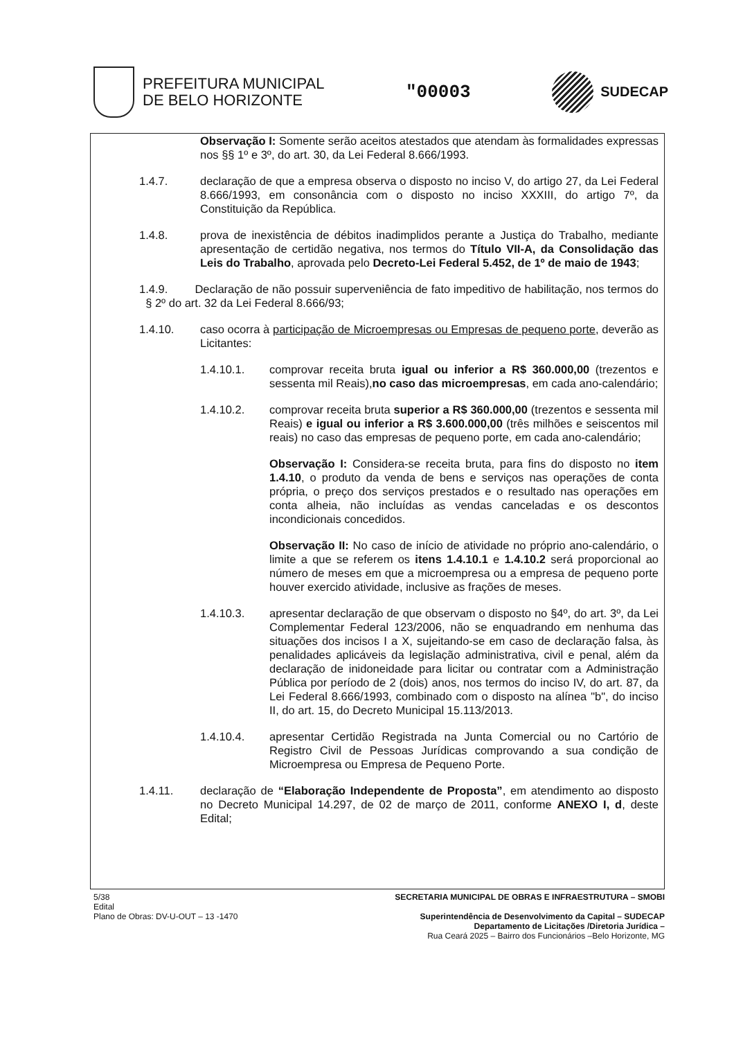PREFEITURA MUNICIPAL
DE BELO HORIZONTE
"00003
SUDECAP
Observação I: Somente serão aceitos atestados que atendam às formalidades expressas nos §§ 1º e 3º, do art. 30, da Lei Federal 8.666/1993.
1.4.7. declaração de que a empresa observa o disposto no inciso V, do artigo 27, da Lei Federal 8.666/1993, em consonância com o disposto no inciso XXXIII, do artigo 7º, da Constituição da República.
1.4.8. prova de inexistência de débitos inadimplidos perante a Justiça do Trabalho, mediante apresentação de certidão negativa, nos termos do Título VII-A, da Consolidação das Leis do Trabalho, aprovada pelo Decreto-Lei Federal 5.452, de 1º de maio de 1943;
1.4.9. Declaração de não possuir superveniência de fato impeditivo de habilitação, nos termos do § 2º do art. 32 da Lei Federal 8.666/93;
1.4.10. caso ocorra à participação de Microempresas ou Empresas de pequeno porte, deverão as Licitantes:
1.4.10.1. comprovar receita bruta igual ou inferior a R$ 360.000,00 (trezentos e sessenta mil Reais),no caso das microempresas, em cada ano-calendário;
1.4.10.2. comprovar receita bruta superior a R$ 360.000,00 (trezentos e sessenta mil Reais) e igual ou inferior a R$ 3.600.000,00 (três milhões e seiscentos mil reais) no caso das empresas de pequeno porte, em cada ano-calendário;
Observação I: Considera-se receita bruta, para fins do disposto no item 1.4.10, o produto da venda de bens e serviços nas operações de conta própria, o preço dos serviços prestados e o resultado nas operações em conta alheia, não incluídas as vendas canceladas e os descontos incondicionais concedidos.
Observação II: No caso de início de atividade no próprio ano-calendário, o limite a que se referem os itens 1.4.10.1 e 1.4.10.2 será proporcional ao número de meses em que a microempresa ou a empresa de pequeno porte houver exercido atividade, inclusive as frações de meses.
1.4.10.3. apresentar declaração de que observam o disposto no §4º, do art. 3º, da Lei Complementar Federal 123/2006, não se enquadrando em nenhuma das situações dos incisos I a X, sujeitando-se em caso de declaração falsa, às penalidades aplicáveis da legislação administrativa, civil e penal, além da declaração de inidoneidade para licitar ou contratar com a Administração Pública por período de 2 (dois) anos, nos termos do inciso IV, do art. 87, da Lei Federal 8.666/1993, combinado com o disposto na alínea "b", do inciso II, do art. 15, do Decreto Municipal 15.113/2013.
1.4.10.4. apresentar Certidão Registrada na Junta Comercial ou no Cartório de Registro Civil de Pessoas Jurídicas comprovando a sua condição de Microempresa ou Empresa de Pequeno Porte.
1.4.11. declaração de “Elaboração Independente de Proposta”, em atendimento ao disposto no Decreto Municipal 14.297, de 02 de março de 2011, conforme ANEXO I, d, deste Edital;
5/38
Edital
Plano de Obras: DV-U-OUT – 13 -1470
SECRETARIA MUNICIPAL DE OBRAS E INFRAESTRUTURA – SMOBI
Superintendência de Desenvolvimento da Capital – SUDECAP
Departamento de Licitações /Diretoria Jurídica –
Rua Ceará 2025 – Bairro dos Funcionários –Belo Horizonte, MG